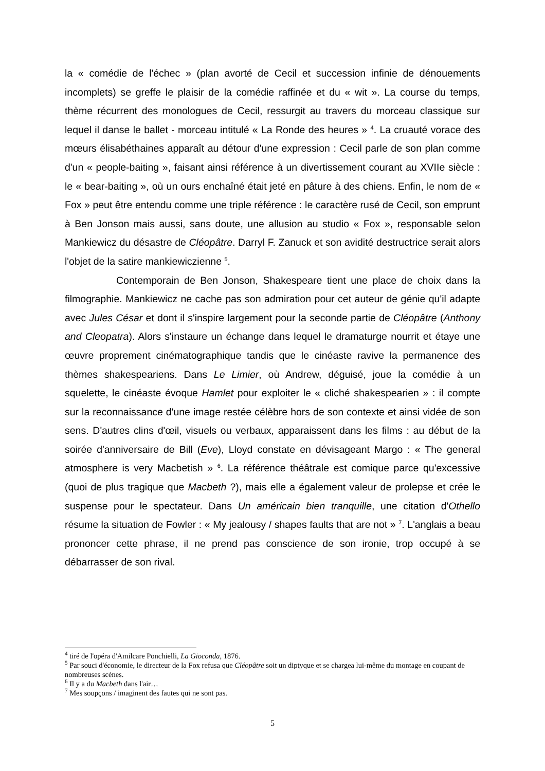la « comédie de l'échec » (plan avorté de Cecil et succession infinie de dénouements incomplets) se greffe le plaisir de la comédie raffinée et du « wit ». La course du temps, thème récurrent des monologues de Cecil, ressurgit au travers du morceau classique sur lequel il danse le ballet - morceau intitulé « La Ronde des heures » <sup>4</sup>. La cruauté vorace des mœurs élisabéthaines apparaît au détour d'une expression : Cecil parle de son plan comme d'un « people-baiting », faisant ainsi référence à un divertissement courant au XVIIe siècle : le « bear-baiting », où un ours enchaîné était jeté en pâture à des chiens. Enfin, le nom de « Fox » peut être entendu comme une triple référence : le caractère rusé de Cecil, son emprunt à Ben Jonson mais aussi, sans doute, une allusion au studio « Fox », responsable selon Mankiewicz du désastre de Cléopâtre. Darryl F. Zanuck et son avidité destructrice serait alors l'objet de la satire mankiewiczienne <sup>5</sup>.
Contemporain de Ben Jonson, Shakespeare tient une place de choix dans la filmographie. Mankiewicz ne cache pas son admiration pour cet auteur de génie qu'il adapte avec Jules César et dont il s'inspire largement pour la seconde partie de Cléopâtre (Anthony and Cleopatra). Alors s'instaure un échange dans lequel le dramaturge nourrit et étaye une œuvre proprement cinématographique tandis que le cinéaste ravive la permanence des thèmes shakespeariens. Dans Le Limier, où Andrew, déguisé, joue la comédie à un squelette, le cinéaste évoque Hamlet pour exploiter le « cliché shakespearien » : il compte sur la reconnaissance d'une image restée célèbre hors de son contexte et ainsi vidée de son sens. D'autres clins d'œil, visuels ou verbaux, apparaissent dans les films : au début de la soirée d'anniversaire de Bill (Eve), Lloyd constate en dévisageant Margo : « The general atmosphere is very Macbetish » <sup>6</sup>. La référence théâtrale est comique parce qu'excessive (quoi de plus tragique que Macbeth ?), mais elle a également valeur de prolepse et crée le suspense pour le spectateur. Dans Un américain bien tranquille, une citation d'Othello résume la situation de Fowler : « My jealousy / shapes faults that are not » <sup>7</sup>. L'anglais a beau prononcer cette phrase, il ne prend pas conscience de son ironie, trop occupé à se débarrasser de son rival.
<sup>4</sup> tiré de l'opéra d'Amilcare Ponchielli, La Gioconda, 1876.
<sup>5</sup> Par souci d'économie, le directeur de la Fox refusa que Cléopâtre soit un diptyque et se chargea lui-même du montage en coupant de nombreuses scènes.
<sup>6</sup> Il y a du Macbeth dans l'air…
<sup>7</sup> Mes soupçons / imaginent des fautes qui ne sont pas.
5